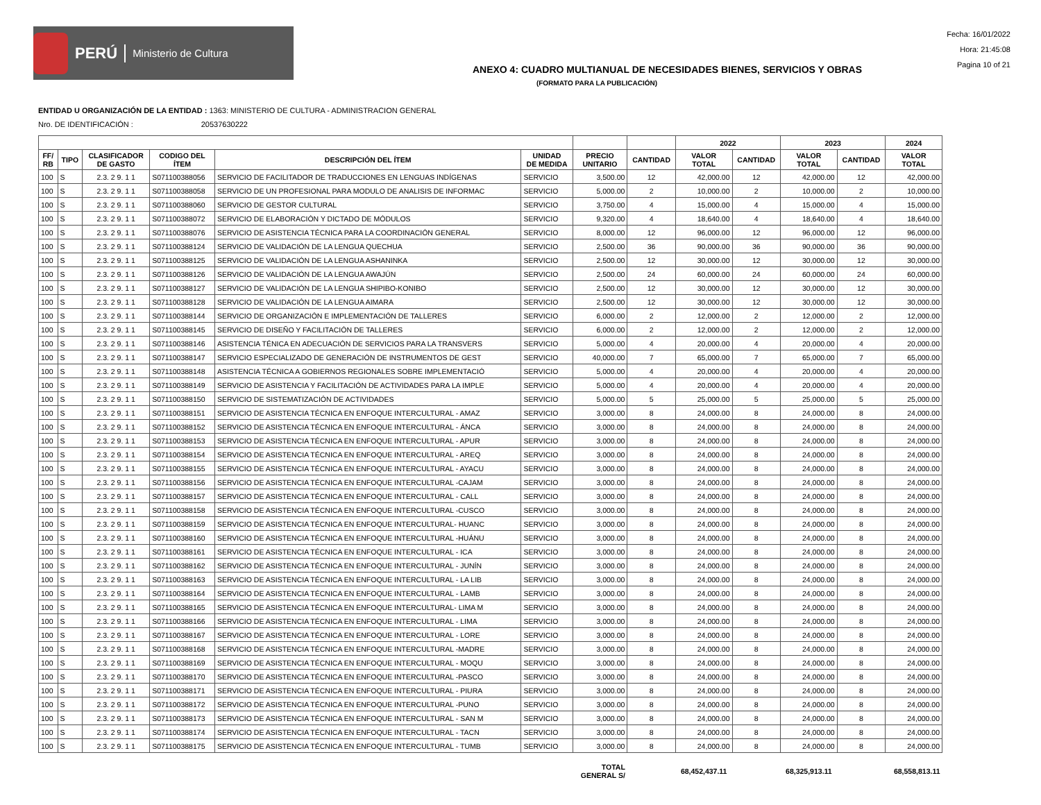PERÚ Ministerio de Cultura
ANEXO 4: CUADRO MULTIANUAL DE NECESIDADES BIENES, SERVICIOS Y OBRAS
Fecha: 16/01/2022
Hora: 21:45:08
Pagina 10 of 21
(FORMATO PARA LA PUBLICACIÓN)
ENTIDAD U ORGANIZACIÓN DE LA ENTIDAD : 1363: MINISTERIO DE CULTURA - ADMINISTRACION GENERAL
Nro. DE IDENTIFICACIÓN : 20537630222
| | | | | | | | | 2022 | | 2023 | | 2024 |
| --- | --- | --- | --- | --- | --- | --- | --- | --- | --- | --- | --- | --- |
| FF/ RB | TIPO | CLASIFICADOR DE GASTO | CODIGO DEL ÍTEM | DESCRIPCIÓN DEL ÍTEM | UNIDAD DE MEDIDA | PRECIO UNITARIO | CANTIDAD | VALOR TOTAL | CANTIDAD | VALOR TOTAL | CANTIDAD | VALOR TOTAL |
| 100 | S | 2.3. 2 9. 1 1 | S071100388056 | SERVICIO DE FACILITADOR DE TRADUCCIONES EN LENGUAS INDÍGENAS | SERVICIO | 3,500.00 | 12 | 42,000.00 | 12 | 42,000.00 | 12 | 42,000.00 |
| 100 | S | 2.3. 2 9. 1 1 | S071100388058 | SERVICIO DE UN PROFESIONAL PARA MODULO DE ANALISIS DE INFORMAC | SERVICIO | 5,000.00 | 2 | 10,000.00 | 2 | 10,000.00 | 2 | 10,000.00 |
| 100 | S | 2.3. 2 9. 1 1 | S071100388060 | SERVICIO DE GESTOR CULTURAL | SERVICIO | 3,750.00 | 4 | 15,000.00 | 4 | 15,000.00 | 4 | 15,000.00 |
| 100 | S | 2.3. 2 9. 1 1 | S071100388072 | SERVICIO DE ELABORACIÓN Y DICTADO DE MÓDULOS | SERVICIO | 9,320.00 | 4 | 18,640.00 | 4 | 18,640.00 | 4 | 18,640.00 |
| 100 | S | 2.3. 2 9. 1 1 | S071100388076 | SERVICIO DE ASISTENCIA TÉCNICA PARA LA COORDINACIÓN GENERAL | SERVICIO | 8,000.00 | 12 | 96,000.00 | 12 | 96,000.00 | 12 | 96,000.00 |
| 100 | S | 2.3. 2 9. 1 1 | S071100388124 | SERVICIO DE VALIDACIÓN DE LA LENGUA QUECHUA | SERVICIO | 2,500.00 | 36 | 90,000.00 | 36 | 90,000.00 | 36 | 90,000.00 |
| 100 | S | 2.3. 2 9. 1 1 | S071100388125 | SERVICIO DE VALIDACIÓN DE LA LENGUA ASHANINKA | SERVICIO | 2,500.00 | 12 | 30,000.00 | 12 | 30,000.00 | 12 | 30,000.00 |
| 100 | S | 2.3. 2 9. 1 1 | S071100388126 | SERVICIO DE VALIDACIÓN DE LA LENGUA AWAJÚN | SERVICIO | 2,500.00 | 24 | 60,000.00 | 24 | 60,000.00 | 24 | 60,000.00 |
| 100 | S | 2.3. 2 9. 1 1 | S071100388127 | SERVICIO DE VALIDACIÓN DE LA LENGUA SHIPIBO-KONIBO | SERVICIO | 2,500.00 | 12 | 30,000.00 | 12 | 30,000.00 | 12 | 30,000.00 |
| 100 | S | 2.3. 2 9. 1 1 | S071100388128 | SERVICIO DE VALIDACIÓN DE LA LENGUA AIMARA | SERVICIO | 2,500.00 | 12 | 30,000.00 | 12 | 30,000.00 | 12 | 30,000.00 |
| 100 | S | 2.3. 2 9. 1 1 | S071100388144 | SERVICIO DE ORGANIZACIÓN E IMPLEMENTACIÓN DE TALLERES | SERVICIO | 6,000.00 | 2 | 12,000.00 | 2 | 12,000.00 | 2 | 12,000.00 |
| 100 | S | 2.3. 2 9. 1 1 | S071100388145 | SERVICIO DE DISEÑO Y FACILITACIÓN DE TALLERES | SERVICIO | 6,000.00 | 2 | 12,000.00 | 2 | 12,000.00 | 2 | 12,000.00 |
| 100 | S | 2.3. 2 9. 1 1 | S071100388146 | ASISTENCIA TÉNICA EN ADECUACIÓN DE SERVICIOS PARA LA TRANSVERS | SERVICIO | 5,000.00 | 4 | 20,000.00 | 4 | 20,000.00 | 4 | 20,000.00 |
| 100 | S | 2.3. 2 9. 1 1 | S071100388147 | SERVICIO ESPECIALIZADO DE GENERACIÓN DE INSTRUMENTOS DE GEST | SERVICIO | 40,000.00 | 7 | 65,000.00 | 7 | 65,000.00 | 7 | 65,000.00 |
| 100 | S | 2.3. 2 9. 1 1 | S071100388148 | ASISTENCIA TÉCNICA A GOBIERNOS REGIONALES SOBRE IMPLEMENTACIÓ | SERVICIO | 5,000.00 | 4 | 20,000.00 | 4 | 20,000.00 | 4 | 20,000.00 |
| 100 | S | 2.3. 2 9. 1 1 | S071100388149 | SERVICIO DE ASISTENCIA Y FACILITACIÓN DE ACTIVIDADES PARA LA IMPLE | SERVICIO | 5,000.00 | 4 | 20,000.00 | 4 | 20,000.00 | 4 | 20,000.00 |
| 100 | S | 2.3. 2 9. 1 1 | S071100388150 | SERVICIO DE SISTEMATIZACIÓN DE ACTIVIDADES | SERVICIO | 5,000.00 | 5 | 25,000.00 | 5 | 25,000.00 | 5 | 25,000.00 |
| 100 | S | 2.3. 2 9. 1 1 | S071100388151 | SERVICIO DE ASISTENCIA TÉCNICA EN ENFOQUE INTERCULTURAL - AMAZ | SERVICIO | 3,000.00 | 8 | 24,000.00 | 8 | 24,000.00 | 8 | 24,000.00 |
| 100 | S | 2.3. 2 9. 1 1 | S071100388152 | SERVICIO DE ASISTENCIA TÉCNICA EN ENFOQUE INTERCULTURAL - ÁNCA | SERVICIO | 3,000.00 | 8 | 24,000.00 | 8 | 24,000.00 | 8 | 24,000.00 |
| 100 | S | 2.3. 2 9. 1 1 | S071100388153 | SERVICIO DE ASISTENCIA TÉCNICA EN ENFOQUE INTERCULTURAL - APUR | SERVICIO | 3,000.00 | 8 | 24,000.00 | 8 | 24,000.00 | 8 | 24,000.00 |
| 100 | S | 2.3. 2 9. 1 1 | S071100388154 | SERVICIO DE ASISTENCIA TÉCNICA EN ENFOQUE INTERCULTURAL - AREQ | SERVICIO | 3,000.00 | 8 | 24,000.00 | 8 | 24,000.00 | 8 | 24,000.00 |
| 100 | S | 2.3. 2 9. 1 1 | S071100388155 | SERVICIO DE ASISTENCIA TÉCNICA EN ENFOQUE INTERCULTURAL - AYACU | SERVICIO | 3,000.00 | 8 | 24,000.00 | 8 | 24,000.00 | 8 | 24,000.00 |
| 100 | S | 2.3. 2 9. 1 1 | S071100388156 | SERVICIO DE ASISTENCIA TÉCNICA EN ENFOQUE INTERCULTURAL -CAJAM | SERVICIO | 3,000.00 | 8 | 24,000.00 | 8 | 24,000.00 | 8 | 24,000.00 |
| 100 | S | 2.3. 2 9. 1 1 | S071100388157 | SERVICIO DE ASISTENCIA TÉCNICA EN ENFOQUE INTERCULTURAL - CALL | SERVICIO | 3,000.00 | 8 | 24,000.00 | 8 | 24,000.00 | 8 | 24,000.00 |
| 100 | S | 2.3. 2 9. 1 1 | S071100388158 | SERVICIO DE ASISTENCIA TÉCNICA EN ENFOQUE INTERCULTURAL -CUSCO | SERVICIO | 3,000.00 | 8 | 24,000.00 | 8 | 24,000.00 | 8 | 24,000.00 |
| 100 | S | 2.3. 2 9. 1 1 | S071100388159 | SERVICIO DE ASISTENCIA TÉCNICA EN ENFOQUE INTERCULTURAL- HUANC | SERVICIO | 3,000.00 | 8 | 24,000.00 | 8 | 24,000.00 | 8 | 24,000.00 |
| 100 | S | 2.3. 2 9. 1 1 | S071100388160 | SERVICIO DE ASISTENCIA TÉCNICA EN ENFOQUE INTERCULTURAL -HUÁNU | SERVICIO | 3,000.00 | 8 | 24,000.00 | 8 | 24,000.00 | 8 | 24,000.00 |
| 100 | S | 2.3. 2 9. 1 1 | S071100388161 | SERVICIO DE ASISTENCIA TÉCNICA EN ENFOQUE INTERCULTURAL - ICA | SERVICIO | 3,000.00 | 8 | 24,000.00 | 8 | 24,000.00 | 8 | 24,000.00 |
| 100 | S | 2.3. 2 9. 1 1 | S071100388162 | SERVICIO DE ASISTENCIA TÉCNICA EN ENFOQUE INTERCULTURAL - JUNÍN | SERVICIO | 3,000.00 | 8 | 24,000.00 | 8 | 24,000.00 | 8 | 24,000.00 |
| 100 | S | 2.3. 2 9. 1 1 | S071100388163 | SERVICIO DE ASISTENCIA TÉCNICA EN ENFOQUE INTERCULTURAL - LA LIB | SERVICIO | 3,000.00 | 8 | 24,000.00 | 8 | 24,000.00 | 8 | 24,000.00 |
| 100 | S | 2.3. 2 9. 1 1 | S071100388164 | SERVICIO DE ASISTENCIA TÉCNICA EN ENFOQUE INTERCULTURAL - LAMB | SERVICIO | 3,000.00 | 8 | 24,000.00 | 8 | 24,000.00 | 8 | 24,000.00 |
| 100 | S | 2.3. 2 9. 1 1 | S071100388165 | SERVICIO DE ASISTENCIA TÉCNICA EN ENFOQUE INTERCULTURAL- LIMA M | SERVICIO | 3,000.00 | 8 | 24,000.00 | 8 | 24,000.00 | 8 | 24,000.00 |
| 100 | S | 2.3. 2 9. 1 1 | S071100388166 | SERVICIO DE ASISTENCIA TÉCNICA EN ENFOQUE INTERCULTURAL - LIMA | SERVICIO | 3,000.00 | 8 | 24,000.00 | 8 | 24,000.00 | 8 | 24,000.00 |
| 100 | S | 2.3. 2 9. 1 1 | S071100388167 | SERVICIO DE ASISTENCIA TÉCNICA EN ENFOQUE INTERCULTURAL - LORE | SERVICIO | 3,000.00 | 8 | 24,000.00 | 8 | 24,000.00 | 8 | 24,000.00 |
| 100 | S | 2.3. 2 9. 1 1 | S071100388168 | SERVICIO DE ASISTENCIA TÉCNICA EN ENFOQUE INTERCULTURAL -MADRE | SERVICIO | 3,000.00 | 8 | 24,000.00 | 8 | 24,000.00 | 8 | 24,000.00 |
| 100 | S | 2.3. 2 9. 1 1 | S071100388169 | SERVICIO DE ASISTENCIA TÉCNICA EN ENFOQUE INTERCULTURAL - MOQU | SERVICIO | 3,000.00 | 8 | 24,000.00 | 8 | 24,000.00 | 8 | 24,000.00 |
| 100 | S | 2.3. 2 9. 1 1 | S071100388170 | SERVICIO DE ASISTENCIA TÉCNICA EN ENFOQUE INTERCULTURAL -PASCO | SERVICIO | 3,000.00 | 8 | 24,000.00 | 8 | 24,000.00 | 8 | 24,000.00 |
| 100 | S | 2.3. 2 9. 1 1 | S071100388171 | SERVICIO DE ASISTENCIA TÉCNICA EN ENFOQUE INTERCULTURAL - PIURA | SERVICIO | 3,000.00 | 8 | 24,000.00 | 8 | 24,000.00 | 8 | 24,000.00 |
| 100 | S | 2.3. 2 9. 1 1 | S071100388172 | SERVICIO DE ASISTENCIA TÉCNICA EN ENFOQUE INTERCULTURAL -PUNO | SERVICIO | 3,000.00 | 8 | 24,000.00 | 8 | 24,000.00 | 8 | 24,000.00 |
| 100 | S | 2.3. 2 9. 1 1 | S071100388173 | SERVICIO DE ASISTENCIA TÉCNICA EN ENFOQUE INTERCULTURAL - SAN M | SERVICIO | 3,000.00 | 8 | 24,000.00 | 8 | 24,000.00 | 8 | 24,000.00 |
| 100 | S | 2.3. 2 9. 1 1 | S071100388174 | SERVICIO DE ASISTENCIA TÉCNICA EN ENFOQUE INTERCULTURAL - TACN | SERVICIO | 3,000.00 | 8 | 24,000.00 | 8 | 24,000.00 | 8 | 24,000.00 |
| 100 | S | 2.3. 2 9. 1 1 | S071100388175 | SERVICIO DE ASISTENCIA TÉCNICA EN ENFOQUE INTERCULTURAL - TUMB | SERVICIO | 3,000.00 | 8 | 24,000.00 | 8 | 24,000.00 | 8 | 24,000.00 |
| | | | | | | TOTAL GENERAL S/ | | 68,452,437.11 | | 68,325,913.11 | | 68,558,813.11 |